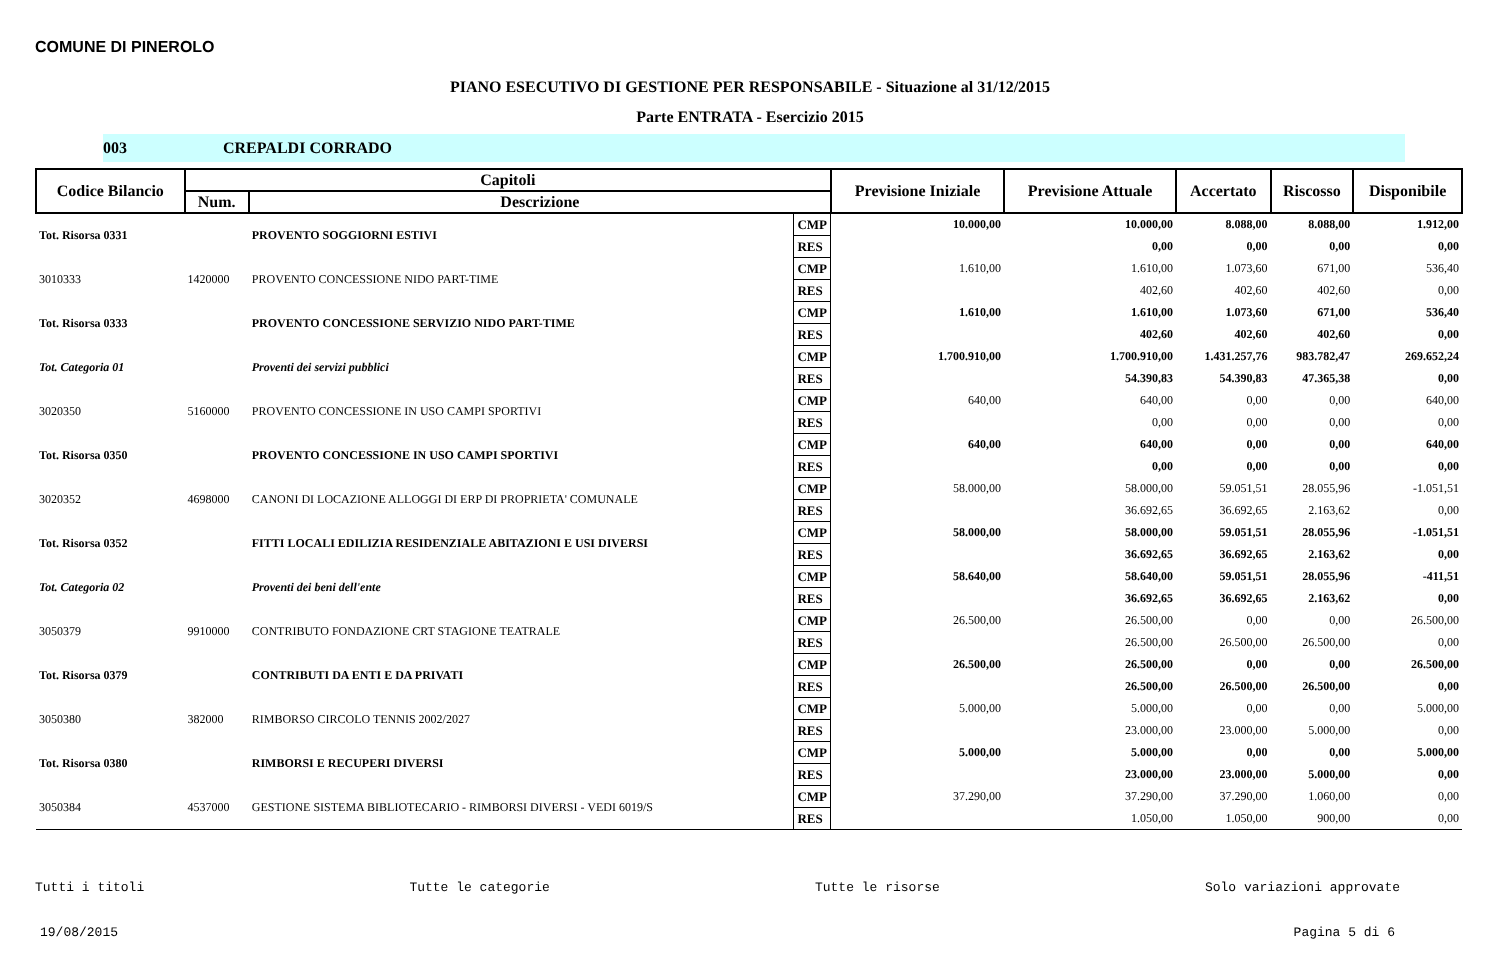COMUNE DI PINEROLO
PIANO ESECUTIVO DI GESTIONE PER RESPONSABILE - Situazione al 31/12/2015
Parte ENTRATA - Esercizio 2015
003 CREPALDI CORRADO
| Codice Bilancio | Capitoli | | | Previsione Iniziale | Previsione Attuale | Accertato | Riscosso | Disponibile |
| --- | --- | --- | --- | --- | --- | --- | --- | --- |
| | Num. | Descrizione | | | | | | |
| Tot. Risorsa 0331 | | PROVENTO SOGGIORNI ESTIVI | CMP | 10.000,00 | 10.000,00 | 8.088,00 | 8.088,00 | 1.912,00 |
| | | | RES | | 0,00 | 0,00 | 0,00 | 0,00 |
| 3010333 | 1420000 | PROVENTO CONCESSIONE NIDO PART-TIME | CMP | 1.610,00 | 1.610,00 | 1.073,60 | 671,00 | 536,40 |
| | | | RES | | 402,60 | 402,60 | 402,60 | 0,00 |
| Tot. Risorsa 0333 | | PROVENTO CONCESSIONE SERVIZIO NIDO PART-TIME | CMP | 1.610,00 | 1.610,00 | 1.073,60 | 671,00 | 536,40 |
| | | | RES | | 402,60 | 402,60 | 402,60 | 0,00 |
| Tot. Categoria 01 | | Proventi dei servizi pubblici | CMP | 1.700.910,00 | 1.700.910,00 | 1.431.257,76 | 983.782,47 | 269.652,24 |
| | | | RES | | 54.390,83 | 54.390,83 | 47.365,38 | 0,00 |
| 3020350 | 5160000 | PROVENTO CONCESSIONE IN USO CAMPI SPORTIVI | CMP | 640,00 | 640,00 | 0,00 | 0,00 | 640,00 |
| | | | RES | | 0,00 | 0,00 | 0,00 | 0,00 |
| Tot. Risorsa 0350 | | PROVENTO CONCESSIONE IN USO CAMPI SPORTIVI | CMP | 640,00 | 640,00 | 0,00 | 0,00 | 640,00 |
| | | | RES | | 0,00 | 0,00 | 0,00 | 0,00 |
| 3020352 | 4698000 | CANONI DI LOCAZIONE ALLOGGI DI ERP DI PROPRIETA' COMUNALE | CMP | 58.000,00 | 58.000,00 | 59.051,51 | 28.055,96 | -1.051,51 |
| | | | RES | | 36.692,65 | 36.692,65 | 2.163,62 | 0,00 |
| Tot. Risorsa 0352 | | FITTI LOCALI EDILIZIA RESIDENZIALE ABITAZIONI E USI DIVERSI | CMP | 58.000,00 | 58.000,00 | 59.051,51 | 28.055,96 | -1.051,51 |
| | | | RES | | 36.692,65 | 36.692,65 | 2.163,62 | 0,00 |
| Tot. Categoria 02 | | Proventi dei beni dell'ente | CMP | 58.640,00 | 58.640,00 | 59.051,51 | 28.055,96 | -411,51 |
| | | | RES | | 36.692,65 | 36.692,65 | 2.163,62 | 0,00 |
| 3050379 | 9910000 | CONTRIBUTO FONDAZIONE CRT STAGIONE TEATRALE | CMP | 26.500,00 | 26.500,00 | 0,00 | 0,00 | 26.500,00 |
| | | | RES | | 26.500,00 | 26.500,00 | 26.500,00 | 0,00 |
| Tot. Risorsa 0379 | | CONTRIBUTI DA ENTI E DA PRIVATI | CMP | 26.500,00 | 26.500,00 | 0,00 | 0,00 | 26.500,00 |
| | | | RES | | 26.500,00 | 26.500,00 | 26.500,00 | 0,00 |
| 3050380 | 382000 | RIMBORSO CIRCOLO TENNIS 2002/2027 | CMP | 5.000,00 | 5.000,00 | 0,00 | 0,00 | 5.000,00 |
| | | | RES | | 23.000,00 | 23.000,00 | 5.000,00 | 0,00 |
| Tot. Risorsa 0380 | | RIMBORSI E RECUPERI DIVERSI | CMP | 5.000,00 | 5.000,00 | 0,00 | 0,00 | 5.000,00 |
| | | | RES | | 23.000,00 | 23.000,00 | 5.000,00 | 0,00 |
| 3050384 | 4537000 | GESTIONE SISTEMA BIBLIOTECARIO - RIMBORSI DIVERSI - VEDI 6019/S | CMP | 37.290,00 | 37.290,00 | 37.290,00 | 1.060,00 | 0,00 |
| | | | RES | | 1.050,00 | 1.050,00 | 900,00 | 0,00 |
Tutti i titoli Tutte le categorie Tutte le risorse Solo variazioni approvate
19/08/2015 Pagina 5 di 6